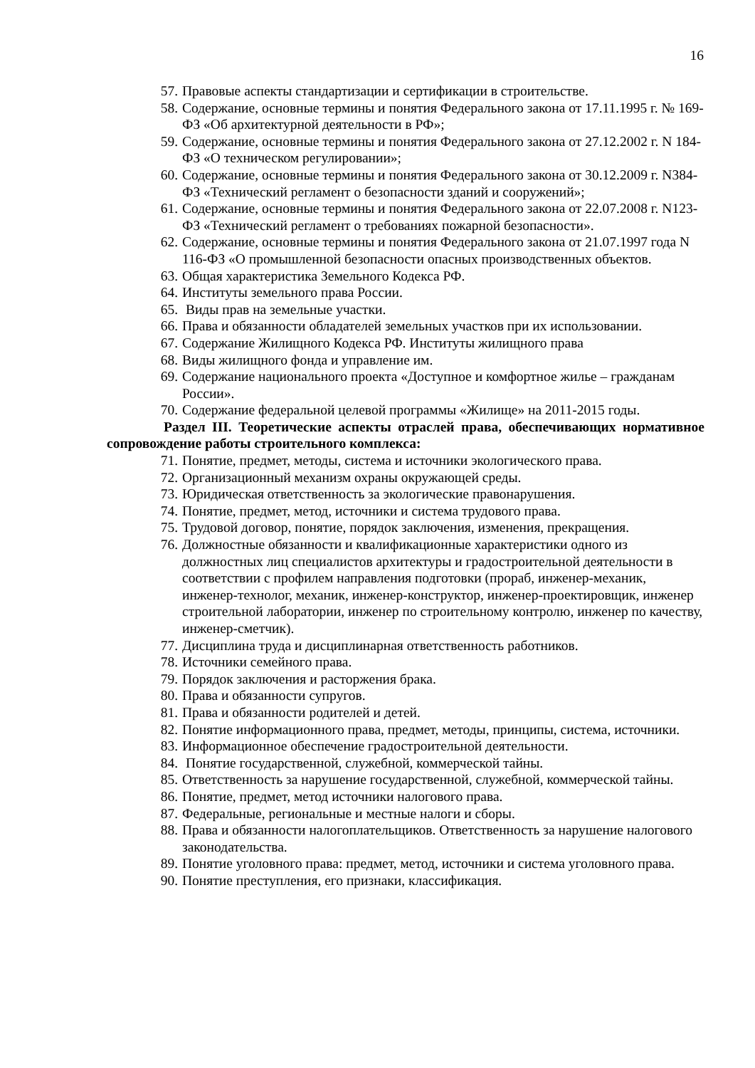16
57. Правовые аспекты стандартизации и сертификации в строительстве.
58. Содержание, основные термины и понятия Федерального закона от 17.11.1995 г. № 169-ФЗ «Об архитектурной деятельности в РФ»;
59. Содержание, основные термины и понятия Федерального закона от 27.12.2002 г. N 184-ФЗ «О техническом регулировании»;
60. Содержание, основные термины и понятия Федерального закона от 30.12.2009 г. N384-ФЗ «Технический регламент о безопасности зданий и сооружений»;
61. Содержание, основные термины и понятия Федерального закона от 22.07.2008 г. N123-ФЗ «Технический регламент о требованиях пожарной безопасности».
62. Содержание, основные термины и понятия Федерального закона от 21.07.1997 года N 116-ФЗ «О промышленной безопасности опасных производственных объектов.
63. Общая характеристика Земельного Кодекса РФ.
64. Институты земельного права России.
65. Виды прав на земельные участки.
66. Права и обязанности обладателей земельных участков при их использовании.
67. Содержание Жилищного Кодекса РФ. Институты жилищного права
68. Виды жилищного фонда и управление им.
69. Содержание национального проекта «Доступное и комфортное жилье – гражданам России».
70. Содержание федеральной целевой программы «Жилище» на 2011-2015 годы.
Раздел III. Теоретические аспекты отраслей права, обеспечивающих нормативное сопровождение работы строительного комплекса:
71. Понятие, предмет, методы, система и источники экологического права.
72. Организационный механизм охраны окружающей среды.
73. Юридическая ответственность за экологические правонарушения.
74. Понятие, предмет, метод, источники и система трудового права.
75. Трудовой договор, понятие, порядок заключения, изменения, прекращения.
76. Должностные обязанности и квалификационные характеристики одного из должностных лиц специалистов архитектуры и градостроительной деятельности в соответствии с профилем направления подготовки (прораб, инженер-механик, инженер-технолог, механик, инженер-конструктор, инженер-проектировщик, инженер строительной лаборатории, инженер по строительному контролю, инженер по качеству, инженер-сметчик).
77. Дисциплина труда и дисциплинарная ответственность работников.
78. Источники семейного права.
79. Порядок заключения и расторжения брака.
80. Права и обязанности супругов.
81. Права и обязанности родителей и детей.
82. Понятие информационного права, предмет, методы, принципы, система, источники.
83. Информационное обеспечение градостроительной деятельности.
84. Понятие государственной, служебной, коммерческой тайны.
85. Ответственность за нарушение государственной, служебной, коммерческой тайны.
86. Понятие, предмет, метод источники налогового права.
87. Федеральные, региональные и местные налоги и сборы.
88. Права и обязанности налогоплательщиков. Ответственность за нарушение налогового законодательства.
89. Понятие уголовного права: предмет, метод, источники и система уголовного права.
90. Понятие преступления, его признаки, классификация.